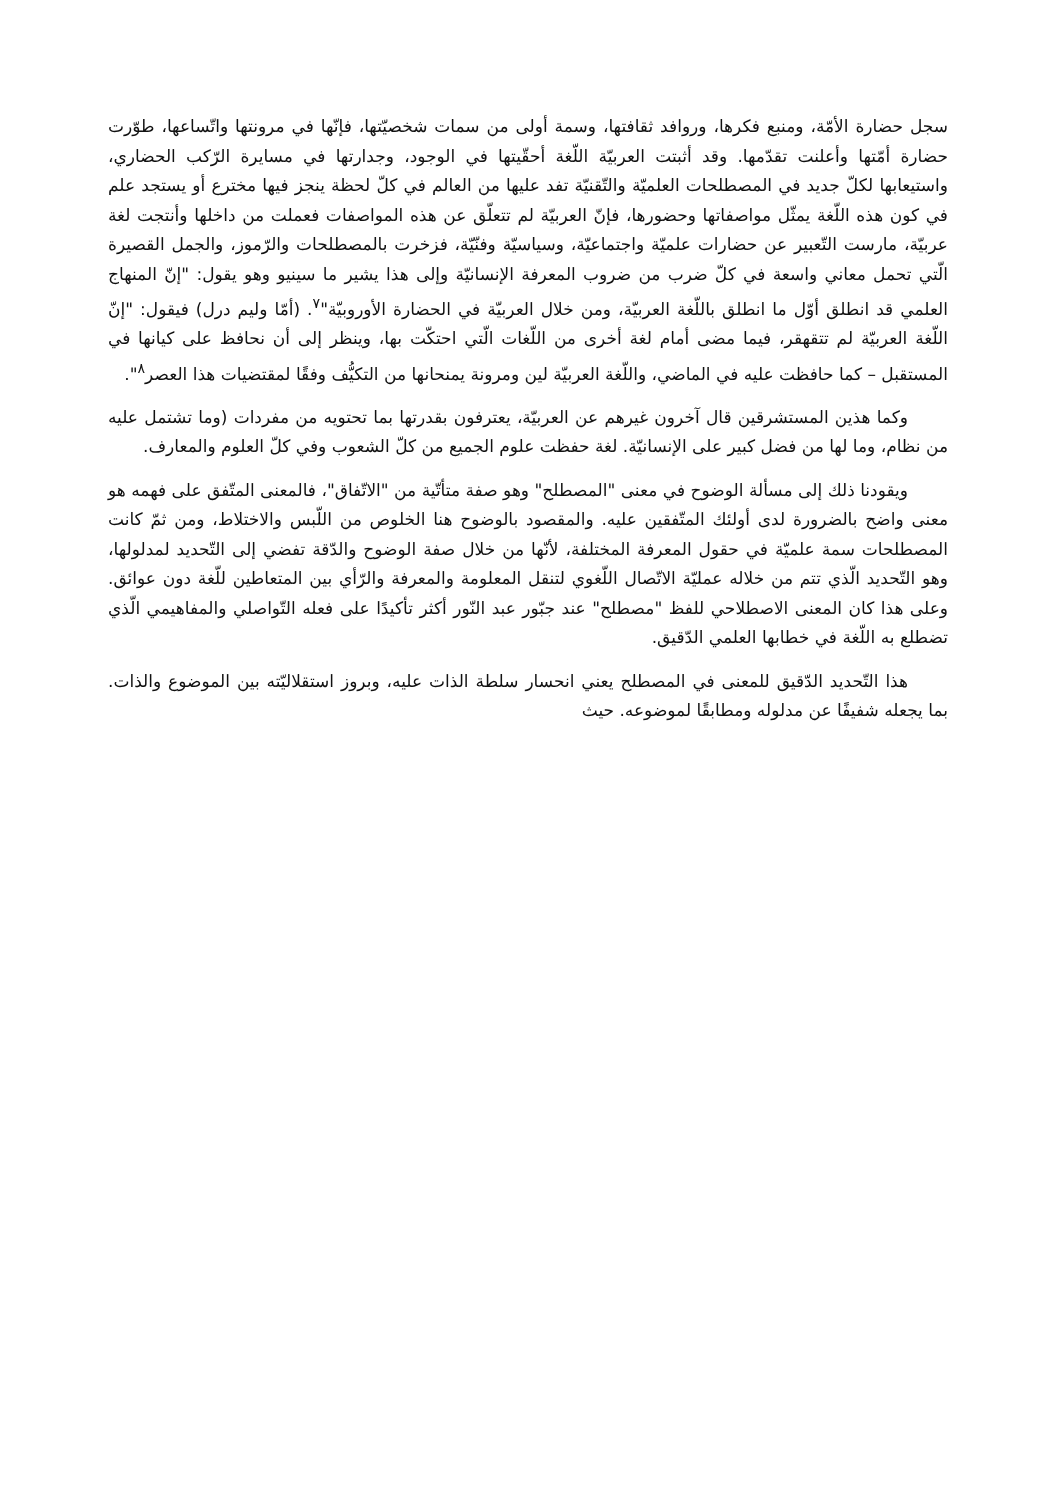سجل حضارة الأمّة، ومنبع فكرها، وروافد ثقافتها، وسمة أولى من سمات شخصيّتها، فإنّها في مرونتها واتّساعها، طوّرت حضارة أمّتها وأعلنت تقدّمها. وقد أثبتت العربيّة اللّغة أحقّيتها في الوجود، وجدارتها في مسايرة الرّكب الحضاري، واستيعابها لكلّ جديد في المصطلحات العلميّة والتّقنيّة تفد عليها من العالم في كلّ لحظة ينجز فيها مخترع أو يستجد علم في كون هذه اللّغة يمثّل مواصفاتها وحضورها، فإنّ العربيّة لم تتعلّق عن هذه المواصفات فعملت من داخلها وأنتجت لغة عربيّة، مارست التّعبير عن حضارات علميّة واجتماعيّة، وسياسيّة وفنّيّة، فزخرت بالمصطلحات والرّموز، والجمل القصيرة الّتي تحمل معاني واسعة في كلّ ضرب من ضروب المعرفة الإنسانيّة وإلى هذا يشير ما سينيو وهو يقول: "إنّ المنهاج العلمي قد انطلق أوّل ما انطلق باللّغة العربيّة، ومن خلال العربيّة في الحضارة الأوروبيّة"<sup>٧</sup>. (أمّا وليم درل) فيقول: "إنّ اللّغة العربيّة لم تتقهقر، فيما مضى أمام لغة أخرى من اللّغات الّتي احتكّت بها، وينظر إلى أن نحافظ على كيانها في المستقبل – كما حافظت عليه في الماضي، واللّغة العربيّة لين ومرونة يمنحانها من التكيُّف وفقًا لمقتضيات هذا العصر<sup>٨</sup>".
وكما هذين المستشرقين قال آخرون غيرهم عن العربيّة، يعترفون بقدرتها بما تحتويه من مفردات (وما تشتمل عليه من نظام، وما لها من فضل كبير على الإنسانيّة. لغة حفظت علوم الجميع من كلّ الشعوب وفي كلّ العلوم والمعارف.
ويقودنا ذلك إلى مسألة الوضوح في معنى "المصطلح" وهو صفة متأتّية من "الاتّفاق"، فالمعنى المتّفق على فهمه هو معنى واضح بالضرورة لدى أولئك المتّفقين عليه. والمقصود بالوضوح هنا الخلوص من اللّبس والاختلاط، ومن ثمّ كانت المصطلحات سمة علميّة في حقول المعرفة المختلفة، لأنّها من خلال صفة الوضوح والدّقة تفضي إلى التّحديد لمدلولها، وهو التّحديد الّذي تتم من خلاله عمليّة الاتّصال اللّغوي لتنقل المعلومة والمعرفة والرّأي بين المتعاطين للّغة دون عوائق. وعلى هذا كان المعنى الاصطلاحي للفظ "مصطلح" عند جبّور عبد النّور أكثر تأكيدًا على فعله التّواصلي والمفاهيمي الّذي تضطلع به اللّغة في خطابها العلمي الدّقيق.
هذا التّحديد الدّقيق للمعنى في المصطلح يعني انحسار سلطة الذات عليه، وبروز استقلاليّته بين الموضوع والذات. بما يجعله شفيفًا عن مدلوله ومطابقًا لموضوعه. حيث